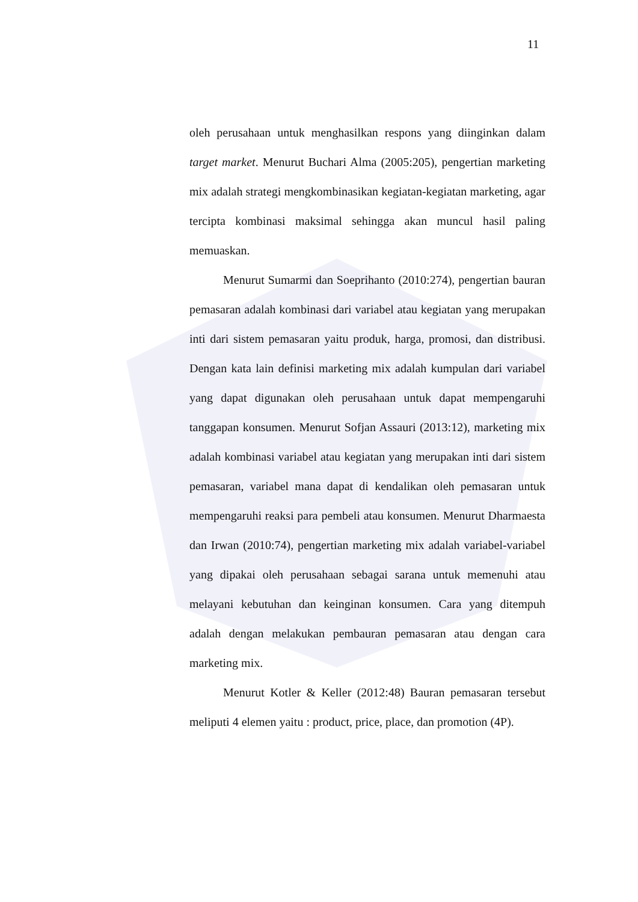11
oleh perusahaan untuk menghasilkan respons yang diinginkan dalam target market. Menurut Buchari Alma (2005:205), pengertian marketing mix adalah strategi mengkombinasikan kegiatan-kegiatan marketing, agar tercipta kombinasi maksimal sehingga akan muncul hasil paling memuaskan.
Menurut Sumarmi dan Soeprihanto (2010:274), pengertian bauran pemasaran adalah kombinasi dari variabel atau kegiatan yang merupakan inti dari sistem pemasaran yaitu produk, harga, promosi, dan distribusi. Dengan kata lain definisi marketing mix adalah kumpulan dari variabel yang dapat digunakan oleh perusahaan untuk dapat mempengaruhi tanggapan konsumen. Menurut Sofjan Assauri (2013:12), marketing mix adalah kombinasi variabel atau kegiatan yang merupakan inti dari sistem pemasaran, variabel mana dapat di kendalikan oleh pemasaran untuk mempengaruhi reaksi para pembeli atau konsumen. Menurut Dharmaesta dan Irwan (2010:74), pengertian marketing mix adalah variabel-variabel yang dipakai oleh perusahaan sebagai sarana untuk memenuhi atau melayani kebutuhan dan keinginan konsumen. Cara yang ditempuh adalah dengan melakukan pembauran pemasaran atau dengan cara marketing mix.
Menurut Kotler & Keller (2012:48) Bauran pemasaran tersebut meliputi 4 elemen yaitu : product, price, place, dan promotion (4P).